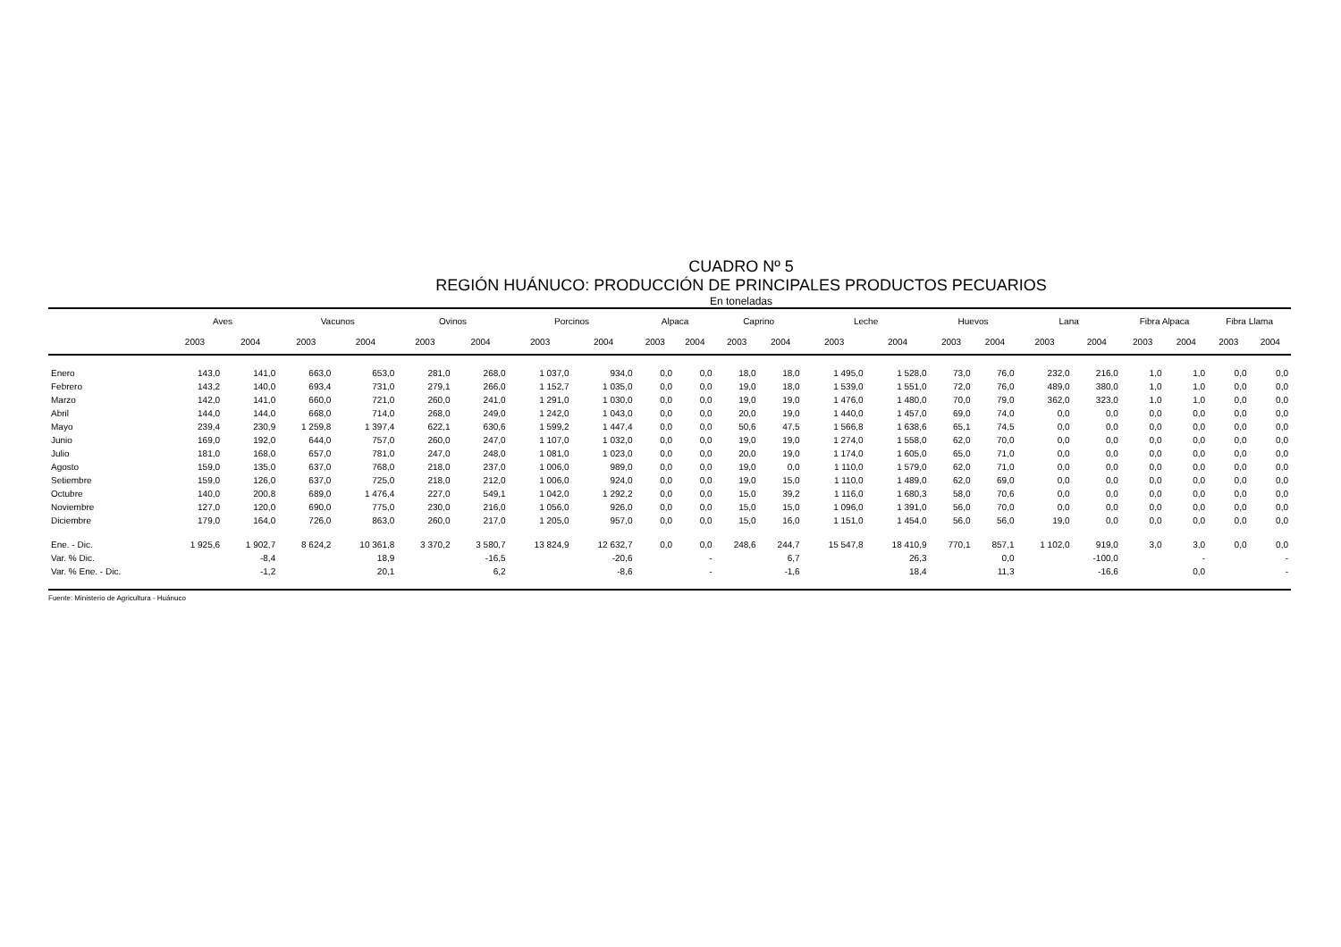CUADRO Nº 5
REGIÓN HUÁNUCO: PRODUCCIÓN DE PRINCIPALES PRODUCTOS PECUARIOS
En toneladas
| | Aves | | Vacunos | | Ovinos | | Porcinos | | Alpaca | | Caprino | | Leche | | Huevos | | Lana | | Fibra Alpaca | | Fibra Llama | |
| --- | --- | --- | --- | --- | --- | --- | --- | --- | --- | --- | --- | --- | --- | --- | --- | --- | --- | --- | --- | --- | --- | --- |
| | 2003 | 2004 | 2003 | 2004 | 2003 | 2004 | 2003 | 2004 | 2003 | 2004 | 2003 | 2004 | 2003 | 2004 | 2003 | 2004 | 2003 | 2004 | 2003 | 2004 | 2003 | 2004 |
| Enero | 143,0 | 141,0 | 663,0 | 653,0 | 281,0 | 268,0 | 1 037,0 | 934,0 | 0,0 | 0,0 | 18,0 | 18,0 | 1 495,0 | 1 528,0 | 73,0 | 76,0 | 232,0 | 216,0 | 1,0 | 1,0 | 0,0 | 0,0 |
| Febrero | 143,2 | 140,0 | 693,4 | 731,0 | 279,1 | 266,0 | 1 152,7 | 1 035,0 | 0,0 | 0,0 | 19,0 | 18,0 | 1 539,0 | 1 551,0 | 72,0 | 76,0 | 489,0 | 380,0 | 1,0 | 1,0 | 0,0 | 0,0 |
| Marzo | 142,0 | 141,0 | 660,0 | 721,0 | 260,0 | 241,0 | 1 291,0 | 1 030,0 | 0,0 | 0,0 | 19,0 | 19,0 | 1 476,0 | 1 480,0 | 70,0 | 79,0 | 362,0 | 323,0 | 1,0 | 1,0 | 0,0 | 0,0 |
| Abril | 144,0 | 144,0 | 668,0 | 714,0 | 268,0 | 249,0 | 1 242,0 | 1 043,0 | 0,0 | 0,0 | 20,0 | 19,0 | 1 440,0 | 1 457,0 | 69,0 | 74,0 | 0,0 | 0,0 | 0,0 | 0,0 | 0,0 | 0,0 |
| Mayo | 239,4 | 230,9 | 1 259,8 | 1 397,4 | 622,1 | 630,6 | 1 599,2 | 1 447,4 | 0,0 | 0,0 | 50,6 | 47,5 | 1 566,8 | 1 638,6 | 65,1 | 74,5 | 0,0 | 0,0 | 0,0 | 0,0 | 0,0 | 0,0 |
| Junio | 169,0 | 192,0 | 644,0 | 757,0 | 260,0 | 247,0 | 1 107,0 | 1 032,0 | 0,0 | 0,0 | 19,0 | 19,0 | 1 274,0 | 1 558,0 | 62,0 | 70,0 | 0,0 | 0,0 | 0,0 | 0,0 | 0,0 | 0,0 |
| Julio | 181,0 | 168,0 | 657,0 | 781,0 | 247,0 | 248,0 | 1 081,0 | 1 023,0 | 0,0 | 0,0 | 20,0 | 19,0 | 1 174,0 | 1 605,0 | 65,0 | 71,0 | 0,0 | 0,0 | 0,0 | 0,0 | 0,0 | 0,0 |
| Agosto | 159,0 | 135,0 | 637,0 | 768,0 | 218,0 | 237,0 | 1 006,0 | 989,0 | 0,0 | 0,0 | 19,0 | 0,0 | 1 110,0 | 1 579,0 | 62,0 | 71,0 | 0,0 | 0,0 | 0,0 | 0,0 | 0,0 | 0,0 |
| Setiembre | 159,0 | 126,0 | 637,0 | 725,0 | 218,0 | 212,0 | 1 006,0 | 924,0 | 0,0 | 0,0 | 19,0 | 15,0 | 1 110,0 | 1 489,0 | 62,0 | 69,0 | 0,0 | 0,0 | 0,0 | 0,0 | 0,0 | 0,0 |
| Octubre | 140,0 | 200,8 | 689,0 | 1 476,4 | 227,0 | 549,1 | 1 042,0 | 1 292,2 | 0,0 | 0,0 | 15,0 | 39,2 | 1 116,0 | 1 680,3 | 58,0 | 70,6 | 0,0 | 0,0 | 0,0 | 0,0 | 0,0 | 0,0 |
| Noviembre | 127,0 | 120,0 | 690,0 | 775,0 | 230,0 | 216,0 | 1 056,0 | 926,0 | 0,0 | 0,0 | 15,0 | 15,0 | 1 096,0 | 1 391,0 | 56,0 | 70,0 | 0,0 | 0,0 | 0,0 | 0,0 | 0,0 | 0,0 |
| Diciembre | 179,0 | 164,0 | 726,0 | 863,0 | 260,0 | 217,0 | 1 205,0 | 957,0 | 0,0 | 0,0 | 15,0 | 16,0 | 1 151,0 | 1 454,0 | 56,0 | 56,0 | 19,0 | 0,0 | 0,0 | 0,0 | 0,0 | 0,0 |
| Ene. - Dic. | 1 925,6 | 1 902,7 | 8 624,2 | 10 361,8 | 3 370,2 | 3 580,7 | 13 824,9 | 12 632,7 | 0,0 | 0,0 | 248,6 | 244,7 | 15 547,8 | 18 410,9 | 770,1 | 857,1 | 1 102,0 | 919,0 | 3,0 | 3,0 | 0,0 | 0,0 |
| Var. % Dic. | | -8,4 | | 18,9 | | -16,5 | | -20,6 | | - | | 6,7 | | 26,3 | | 0,0 | | -100,0 | | - | | - |
| Var. % Ene. - Dic. | | -1,2 | | 20,1 | | 6,2 | | -8,6 | | - | | -1,6 | | 18,4 | | 11,3 | | -16,6 | | 0,0 | | - |
Fuente: Ministerio de Agricultura - Huánuco